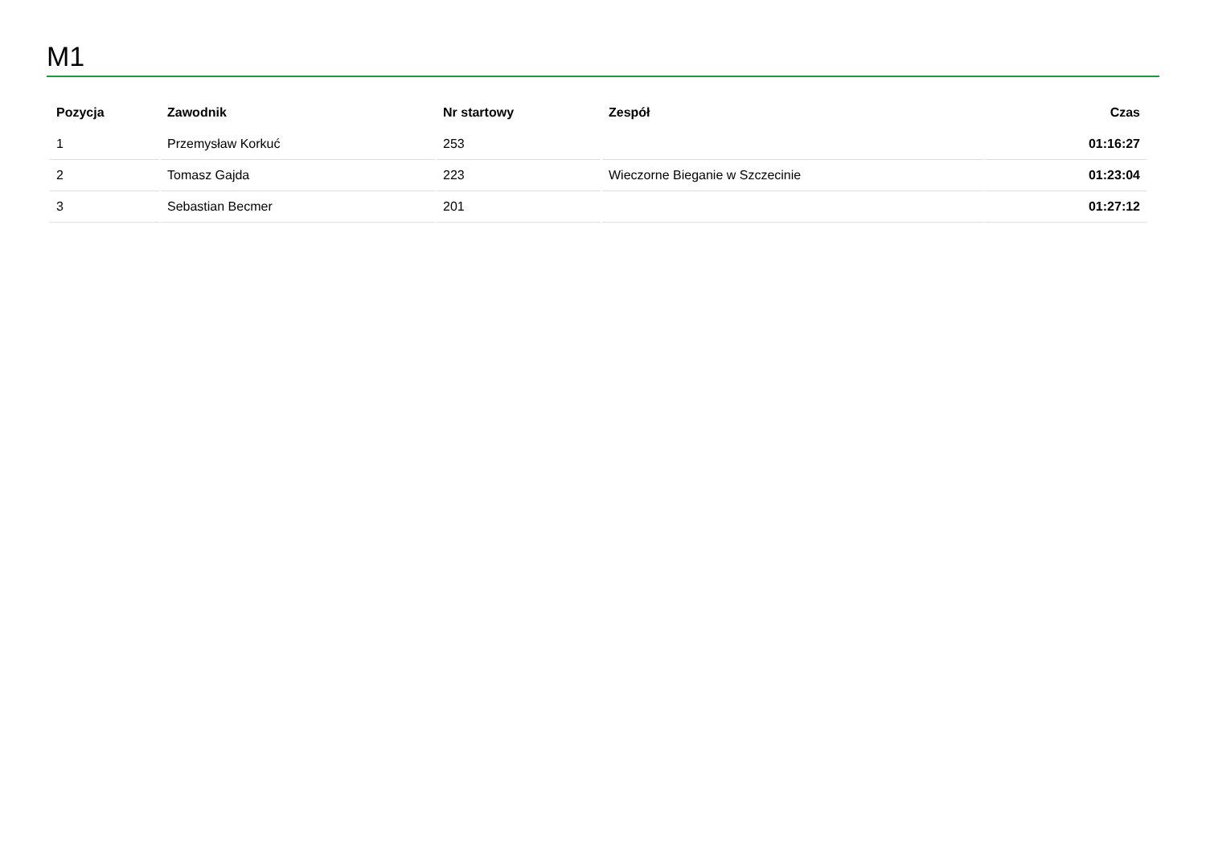M1
| Pozycja | Zawodnik | Nr startowy | Zespół | Czas |
| --- | --- | --- | --- | --- |
| 1 | Przemysław Korkuć | 253 | | 01:16:27 |
| 2 | Tomasz Gajda | 223 | Wieczorne Bieganie w Szczecinie | 01:23:04 |
| 3 | Sebastian Becmer | 201 | | 01:27:12 |